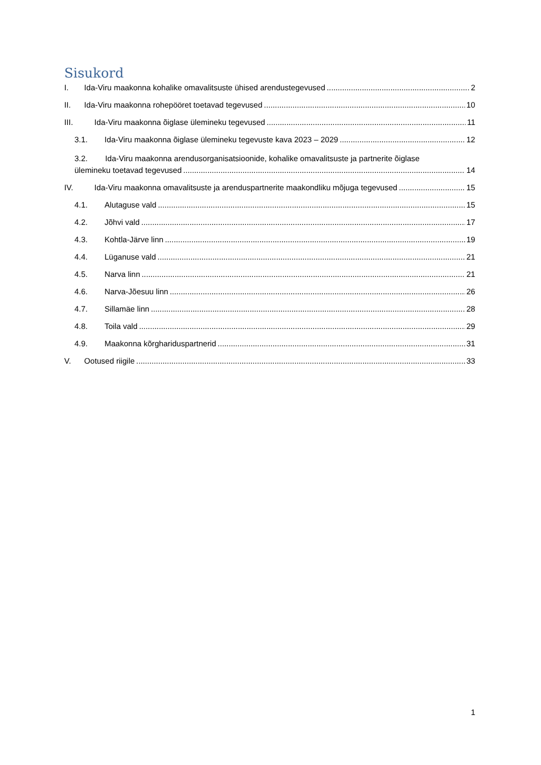Sisukord
I. Ida-Viru maakonna kohalike omavalitsuste ühised arendustegevused 2
II. Ida-Viru maakonna rohepööret toetavad tegevused 10
III. Ida-Viru maakonna õiglase ülemineku tegevused 11
3.1. Ida-Viru maakonna õiglase ülemineku tegevuste kava 2023 – 2029 12
3.2. Ida-Viru maakonna arendusorganisatsioonide, kohalike omavalitsuste ja partnerite õiglase
ülemineku toetavad tegevused 14
IV. Ida-Viru maakonna omavalitsuste ja arenduspartnerite maakondliku mõjuga tegevused 15
4.1. Alutaguse vald 15
4.2. Jõhvi vald 17
4.3. Kohtla-Järve linn 19
4.4. Lüganuse vald 21
4.5. Narva linn 21
4.6. Narva-Jõesuu linn 26
4.7. Sillamäe linn 28
4.8. Toila vald 29
4.9. Maakonna kõrghariduspartnerid 31
V. Ootused riigile 33
1